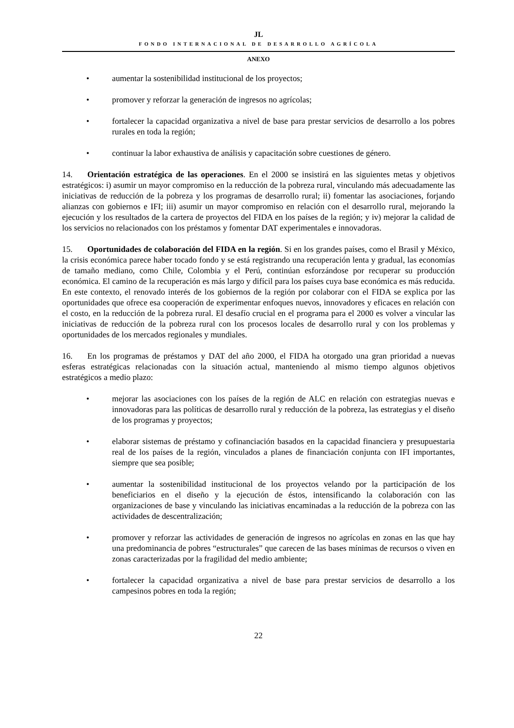JL
FONDO INTERNACIONAL DE DESARROLLO AGRÍCOLA
ANEXO
• aumentar la sostenibilidad institucional de los proyectos;
• promover y reforzar la generación de ingresos no agrícolas;
• fortalecer la capacidad organizativa a nivel de base para prestar servicios de desarrollo a los pobres rurales en toda la región;
• continuar la labor exhaustiva de análisis y capacitación sobre cuestiones de género.
14. Orientación estratégica de las operaciones. En el 2000 se insistirá en las siguientes metas y objetivos estratégicos: i) asumir un mayor compromiso en la reducción de la pobreza rural, vinculando más adecuadamente las iniciativas de reducción de la pobreza y los programas de desarrollo rural; ii) fomentar las asociaciones, forjando alianzas con gobiernos e IFI; iii) asumir un mayor compromiso en relación con el desarrollo rural, mejorando la ejecución y los resultados de la cartera de proyectos del FIDA en los países de la región; y iv) mejorar la calidad de los servicios no relacionados con los préstamos y fomentar DAT experimentales e innovadoras.
15. Oportunidades de colaboración del FIDA en la región. Si en los grandes países, como el Brasil y México, la crisis económica parece haber tocado fondo y se está registrando una recuperación lenta y gradual, las economías de tamaño mediano, como Chile, Colombia y el Perú, continúan esforzándose por recuperar su producción económica. El camino de la recuperación es más largo y difícil para los países cuya base económica es más reducida. En este contexto, el renovado interés de los gobiernos de la región por colaborar con el FIDA se explica por las oportunidades que ofrece esa cooperación de experimentar enfoques nuevos, innovadores y eficaces en relación con el costo, en la reducción de la pobreza rural. El desafío crucial en el programa para el 2000 es volver a vincular las iniciativas de reducción de la pobreza rural con los procesos locales de desarrollo rural y con los problemas y oportunidades de los mercados regionales y mundiales.
16. En los programas de préstamos y DAT del año 2000, el FIDA ha otorgado una gran prioridad a nuevas esferas estratégicas relacionadas con la situación actual, manteniendo al mismo tiempo algunos objetivos estratégicos a medio plazo:
• mejorar las asociaciones con los países de la región de ALC en relación con estrategias nuevas e innovadoras para las políticas de desarrollo rural y reducción de la pobreza, las estrategias y el diseño de los programas y proyectos;
• elaborar sistemas de préstamo y cofinanciación basados en la capacidad financiera y presupuestaria real de los países de la región, vinculados a planes de financiación conjunta con IFI importantes, siempre que sea posible;
• aumentar la sostenibilidad institucional de los proyectos velando por la participación de los beneficiarios en el diseño y la ejecución de éstos, intensificando la colaboración con las organizaciones de base y vinculando las iniciativas encaminadas a la reducción de la pobreza con las actividades de descentralización;
• promover y reforzar las actividades de generación de ingresos no agrícolas en zonas en las que hay una predominancia de pobres “estructurales” que carecen de las bases mínimas de recursos o viven en zonas caracterizadas por la fragilidad del medio ambiente;
• fortalecer la capacidad organizativa a nivel de base para prestar servicios de desarrollo a los campesinos pobres en toda la región;
22